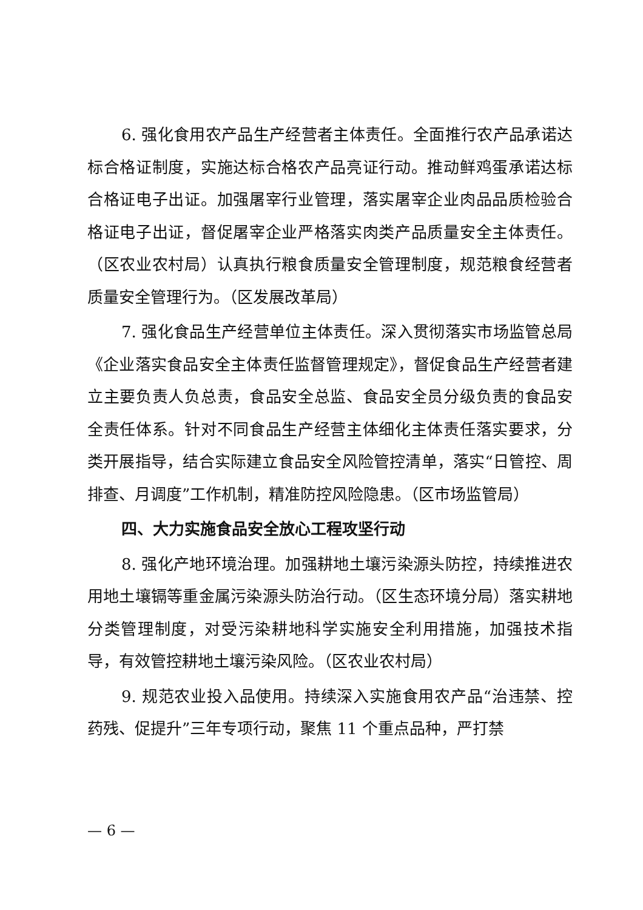6. 强化食用农产品生产经营者主体责任。全面推行农产品承诺达标合格证制度，实施达标合格农产品亮证行动。推动鲜鸡蛋承诺达标合格证电子出证。加强屠宰行业管理，落实屠宰企业肉品品质检验合格证电子出证，督促屠宰企业严格落实肉类产品质量安全主体责任。（区农业农村局）认真执行粮食质量安全管理制度，规范粮食经营者质量安全管理行为。（区发展改革局）
7. 强化食品生产经营单位主体责任。深入贯彻落实市场监管总局《企业落实食品安全主体责任监督管理规定》，督促食品生产经营者建立主要负责人负总责，食品安全总监、食品安全员分级负责的食品安全责任体系。针对不同食品生产经营主体细化主体责任落实要求，分类开展指导，结合实际建立食品安全风险管控清单，落实“日管控、周排查、月调度”工作机制，精准防控风险隐患。（区市场监管局）
四、大力实施食品安全放心工程攻坚行动
8. 强化产地环境治理。加强耕地土壤污染源头防控，持续推进农用地土壤镉等重金属污染源头防治行动。（区生态环境分局）落实耕地分类管理制度，对受污染耕地科学实施安全利用措施，加强技术指导，有效管控耕地土壤污染风险。（区农业农村局）
9. 规范农业投入品使用。持续深入实施食用农产品“治违禁、控药残、促提升”三年专项行动，聚焦 11 个重点品种，严打禁
— 6 —